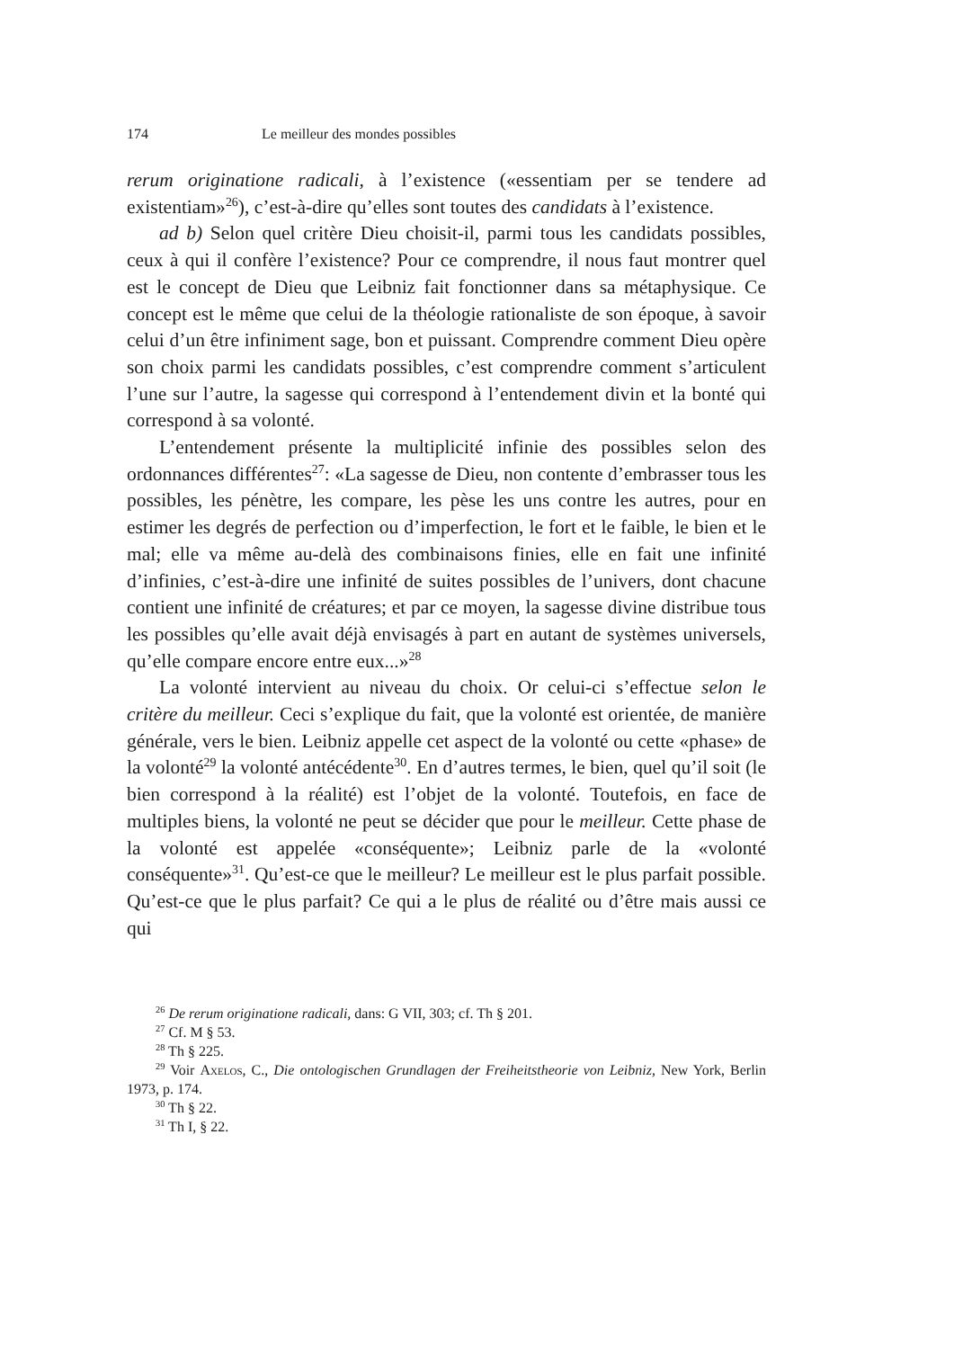174 Le meilleur des mondes possibles
rerum originatione radicali, à l’existence («essentiam per se tendere ad existentiam»<sup>26</sup>), c’est-à-dire qu’elles sont toutes des candidats à l’existence.
ad b) Selon quel critère Dieu choisit-il, parmi tous les candidats possibles, ceux à qui il confère l’existence? Pour ce comprendre, il nous faut montrer quel est le concept de Dieu que Leibniz fait fonctionner dans sa métaphysique. Ce concept est le même que celui de la théologie rationaliste de son époque, à savoir celui d’un être infiniment sage, bon et puissant. Comprendre comment Dieu opère son choix parmi les candidats possibles, c’est comprendre comment s’articulent l’une sur l’autre, la sagesse qui correspond à l’entendement divin et la bonté qui correspond à sa volonté.
L’entendement présente la multiplicité infinie des possibles selon des ordonnances différentes<sup>27</sup>: «La sagesse de Dieu, non contente d’embrasser tous les possibles, les pénètre, les compare, les pèse les uns contre les autres, pour en estimer les degrés de perfection ou d’imperfection, le fort et le faible, le bien et le mal; elle va même au-delà des combinaisons finies, elle en fait une infinité d’infinies, c’est-à-dire une infinité de suites possibles de l’univers, dont chacune contient une infinité de créatures; et par ce moyen, la sagesse divine distribue tous les possibles qu’elle avait déjà envisagés à part en autant de systèmes universels, qu’elle compare encore entre eux...»<sup>28</sup>
La volonté intervient au niveau du choix. Or celui-ci s’effectue selon le critère du meilleur. Ceci s’explique du fait, que la volonté est orientée, de manière générale, vers le bien. Leibniz appelle cet aspect de la volonté ou cette «phase» de la volonté<sup>29</sup> la volonté antécédente<sup>30</sup>. En d’autres termes, le bien, quel qu’il soit (le bien correspond à la réalité) est l’objet de la volonté. Toutefois, en face de multiples biens, la volonté ne peut se décider que pour le meilleur. Cette phase de la volonté est appelée «conséquente»; Leibniz parle de la «volonté conséquente»<sup>31</sup>. Qu’est-ce que le meilleur? Le meilleur est le plus parfait possible. Qu’est-ce que le plus parfait? Ce qui a le plus de réalité ou d’être mais aussi ce qui
<sup>26</sup> De rerum originatione radicali, dans: G VII, 303; cf. Th § 201.
<sup>27</sup> Cf. M § 53.
<sup>28</sup> Th § 225.
<sup>29</sup> Voir Axelos, C., Die ontologischen Grundlagen der Freiheitstheorie von Leibniz, New York, Berlin 1973, p. 174.
<sup>30</sup> Th § 22.
<sup>31</sup> Th I, § 22.